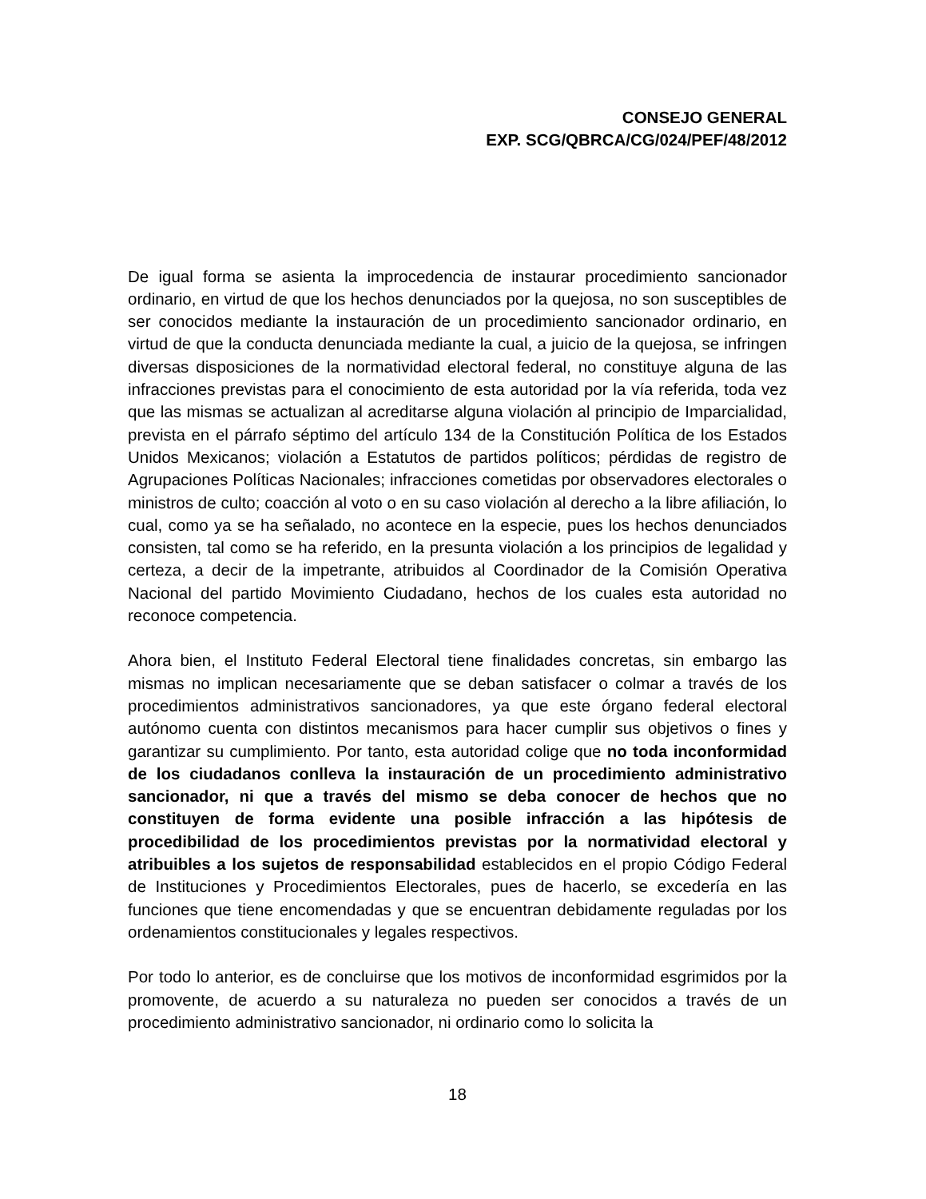CONSEJO GENERAL
EXP. SCG/QBRCA/CG/024/PEF/48/2012
De igual forma se asienta la improcedencia de instaurar procedimiento sancionador ordinario, en virtud de que los hechos denunciados por la quejosa, no son susceptibles de ser conocidos mediante la instauración de un procedimiento sancionador ordinario, en virtud de que la conducta denunciada mediante la cual, a juicio de la quejosa, se infringen diversas disposiciones de la normatividad electoral federal, no constituye alguna de las infracciones previstas para el conocimiento de esta autoridad por la vía referida, toda vez que las mismas se actualizan al acreditarse alguna violación al principio de Imparcialidad, prevista en el párrafo séptimo del artículo 134 de la Constitución Política de los Estados Unidos Mexicanos; violación a Estatutos de partidos políticos; pérdidas de registro de Agrupaciones Políticas Nacionales; infracciones cometidas por observadores electorales o ministros de culto; coacción al voto o en su caso violación al derecho a la libre afiliación, lo cual, como ya se ha señalado, no acontece en la especie, pues los hechos denunciados consisten, tal como se ha referido, en la presunta violación a los principios de legalidad y certeza, a decir de la impetrante, atribuidos al Coordinador de la Comisión Operativa Nacional del partido Movimiento Ciudadano, hechos de los cuales esta autoridad no reconoce competencia.
Ahora bien, el Instituto Federal Electoral tiene finalidades concretas, sin embargo las mismas no implican necesariamente que se deban satisfacer o colmar a través de los procedimientos administrativos sancionadores, ya que este órgano federal electoral autónomo cuenta con distintos mecanismos para hacer cumplir sus objetivos o fines y garantizar su cumplimiento. Por tanto, esta autoridad colige que no toda inconformidad de los ciudadanos conlleva la instauración de un procedimiento administrativo sancionador, ni que a través del mismo se deba conocer de hechos que no constituyen de forma evidente una posible infracción a las hipótesis de procedibilidad de los procedimientos previstas por la normatividad electoral y atribuibles a los sujetos de responsabilidad establecidos en el propio Código Federal de Instituciones y Procedimientos Electorales, pues de hacerlo, se excedería en las funciones que tiene encomendadas y que se encuentran debidamente reguladas por los ordenamientos constitucionales y legales respectivos.
Por todo lo anterior, es de concluirse que los motivos de inconformidad esgrimidos por la promovente, de acuerdo a su naturaleza no pueden ser conocidos a través de un procedimiento administrativo sancionador, ni ordinario como lo solicita la
18